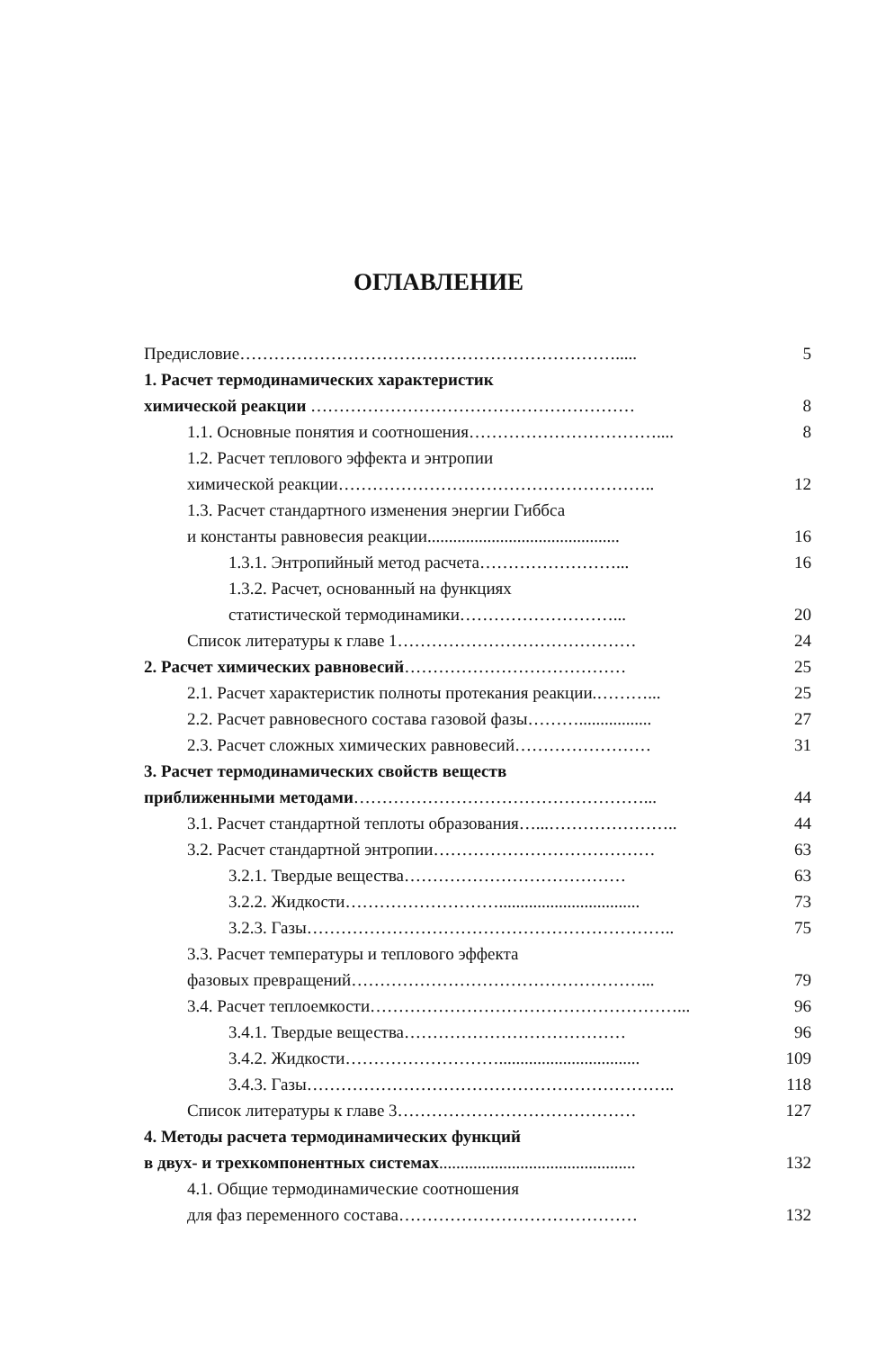ОГЛАВЛЕНИЕ
Предисловие…………………………………………………………..... 5
1. Расчет термодинамических характеристик
химической реакции ………………………………………………… 8
1.1. Основные понятия и соотношения…………………………….... 8
1.2. Расчет теплового эффекта и энтропии
химической реакции……………………………………………….. 12
1.3. Расчет стандартного изменения энергии Гиббса
и константы равновесия реакции............................................. 16
1.3.1. Энтропийный метод расчета……………………... 16
1.3.2. Расчет, основанный на функциях
статистической термодинамики………………………... 20
Список литературы к главе 1…………………………………… 24
2. Расчет химических равновесий………………………………… 25
2.1. Расчет характеристик полноты протекания реакции.………... 25
2.2. Расчет равновесного состава газовой фазы………................. 27
2.3. Расчет сложных химических равновесий…………………… 31
3. Расчет термодинамических свойств веществ
приближенными методами……………………………………………... 44
3.1. Расчет стандартной теплоты образования…...………………….. 44
3.2. Расчет стандартной энтропии………………………………… 63
3.2.1. Твердые вещества………………………………… 63
3.2.2. Жидкости………………………................................. 73
3.2.3. Газы……………………………………………………….. 75
3.3. Расчет температуры и теплового эффекта
фазовых превращений……………………………………………... 79
3.4. Расчет теплоемкости………………………………………………... 96
3.4.1. Твердые вещества………………………………… 96
3.4.2. Жидкости………………………................................. 109
3.4.3. Газы……………………………………………………….. 118
Список литературы к главе 3…………………………………… 127
4. Методы расчета термодинамических функций
в двух- и трехкомпонентных системах.............................................. 132
4.1. Общие термодинамические соотношения
для фаз переменного состава…………………………………… 132